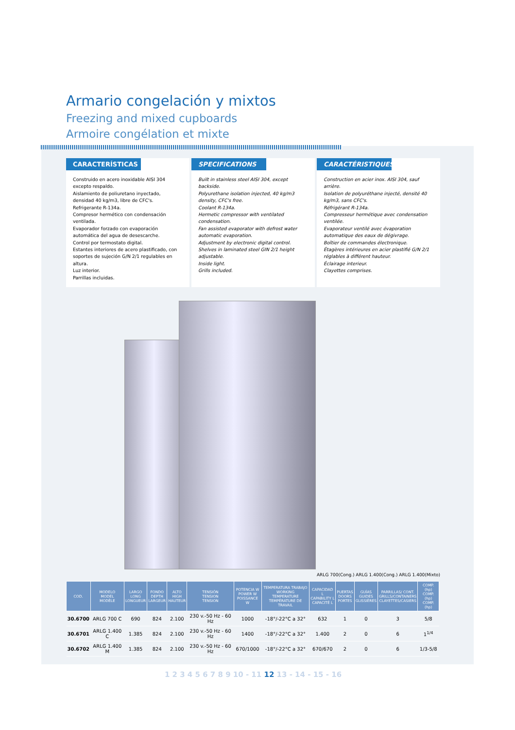Armario congelación y mixtos
Freezing and mixed cupboards
Armoire congélation et mixte
CARACTERÍSTICAS
Construido en acero inoxidable AISI 304 excepto respaldo.
Aislamiento de poliuretano inyectado, densidad 40 kg/m3, libre de CFC's.
Refrigerante R-134a.
Compresor hermético con condensación ventilada.
Evaporador forzado con evaporación automática del agua de desescarche.
Control por termostato digital.
Estantes interiores de acero plastificado, con soportes de sujeción G/N 2/1 regulables en altura.
Luz interior.
Parrillas incluidas.
SPECIFICATIONS
Built in stainless steel AISI 304, except backside.
Polyurethane isolation injected, 40 kg/m3 density, CFC's free.
Coolant R-134a.
Hermetic compressor with ventilated condensation.
Fan assisted evaporator with defrost water automatic evaporation.
Adjustment by electronic digital control.
Shelves in laminated steel GIN 2/1 height adjustable.
Inside light.
Grills included.
CARACTÉRISTIQUES
Construction en acier inox. AISI 304, sauf arrière.
Isolation de polyuréthane injecté, densité 40 kg/m3, sans CFC's.
Réfrigérant R-134a.
Compresseur hermétique avec condensation ventilée.
Evaporateur ventilé avec évaporation automatique des eaux de dégivrage.
Boîtier de commandes électronique.
Étagères intérieures en acier plastifié G/N 2/1 réglables à différent hauteur.
Éclairage interieur.
Clayettes comprises.
ARLG 700(Cong.) ARLG 1.400(Cong.) ARLG 1.400(Mixto)
| COD. | MODELO MODEL MODÈLE | LARGO LONG LONGUEUR | FONDO DEPTH LARGEUR | ALTO HIGH HAUTEUR | TENSIÓN TENSION TENSION | POTENCIA W POWER W POISSANCE W | TEMPERATURA TRABAJO WORKING TEMPERATURE TEMPÉRATURE DE TRAVAIL | CAPACIDAD L CAPABILITY L CAPACITÉ L | PUERTAS DOORS PORTES | GUÍAS GUIDES GLISSIÈRES | PARRILLAS/ CONT. GRILLS/CONTAINERS CLAYETTES/CASIERS | COMP. (hp) COMP. (hp) COMP. (hp) |
| --- | --- | --- | --- | --- | --- | --- | --- | --- | --- | --- | --- | --- |
| 30.6700 | ARLG 700 C | 690 | 824 | 2.100 | 230 v.-50 Hz - 60 Hz | 1000 | -18°/-22°C a 32° | 632 | 1 | 0 | 3 | 5/8 |
| 30.6701 | ARLG 1.400 C | 1.385 | 824 | 2.100 | 230 v.-50 Hz - 60 Hz | 1400 | -18°/-22°C a 32° | 1.400 | 2 | 0 | 6 | 1<sup>1/4</sup> |
| 30.6702 | ARLG 1.400 M | 1.385 | 824 | 2.100 | 230 v.-50 Hz - 60 Hz | 670/1000 | -18°/-22°C a 32° | 670/670 | 2 | 0 | 6 | 1/3-5/8 |
1 2 3 4 5 6 7 8 9 10 - 11 12 13 - 14 - 15 - 16